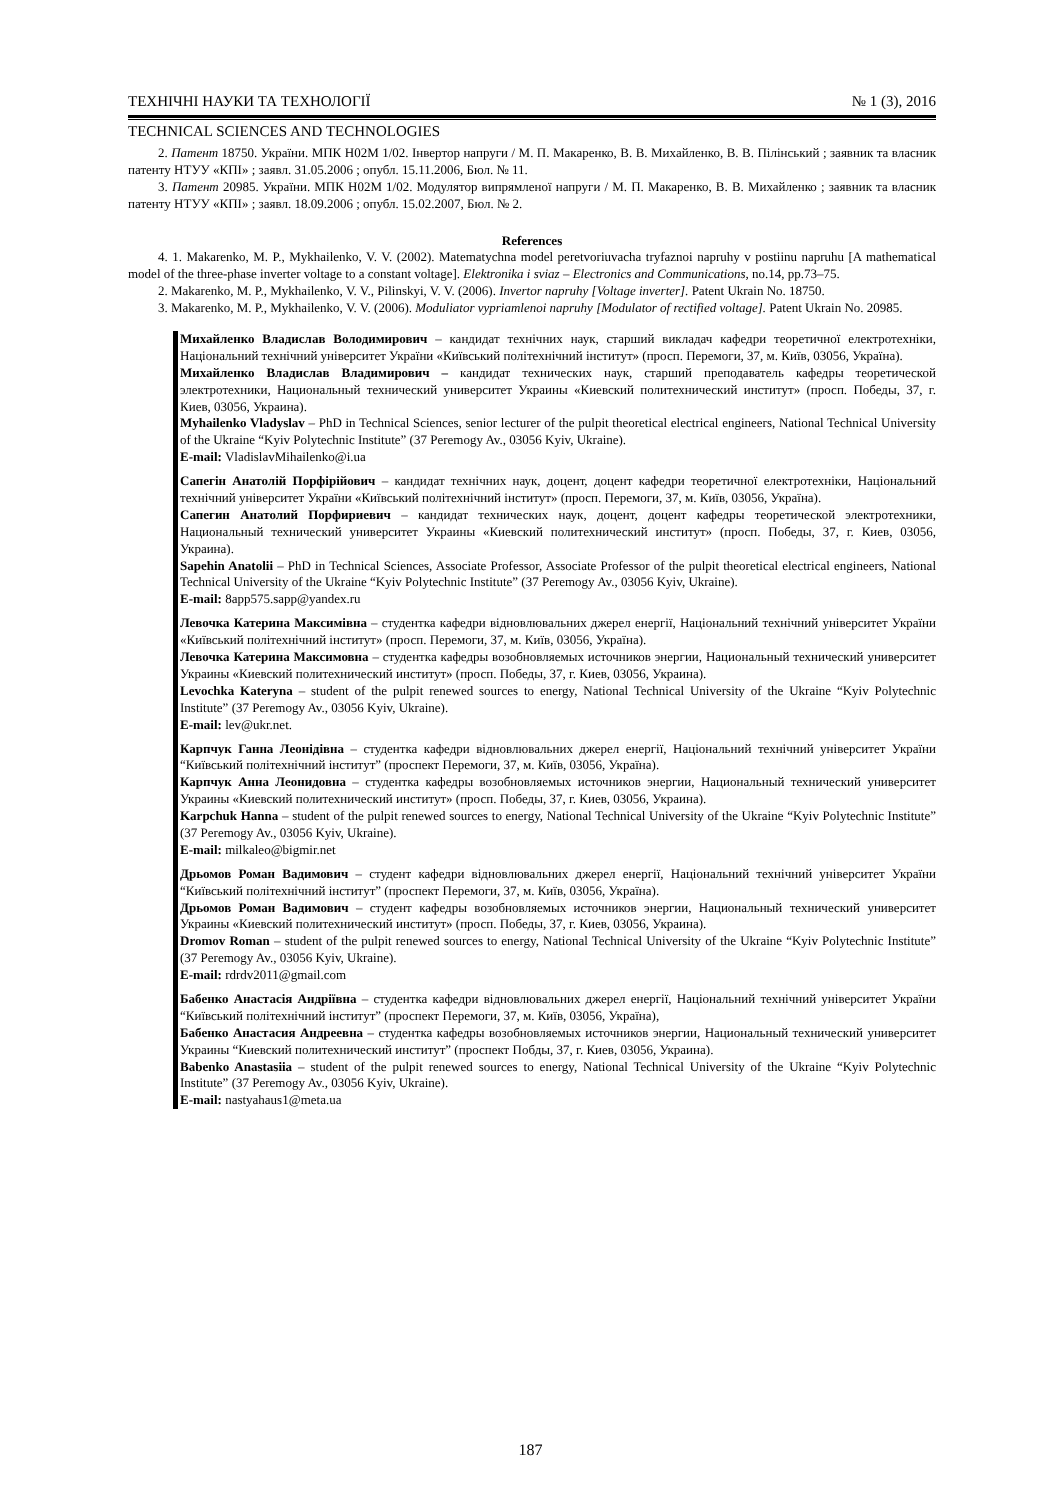ТЕХНІЧНІ НАУКИ ТА ТЕХНОЛОГІЇ № 1 (3), 2016
TECHNICAL SCIENCES AND TECHNOLOGIES
2. Патент 18750. України. МПК H02M 1/02. Інвертор напруги / М. П. Макаренко, В. В. Михайленко, В. В. Пілінський ; заявник та власник патенту НТУУ «КПІ» ; заявл. 31.05.2006 ; опубл. 15.11.2006, Бюл. № 11.
3. Патент 20985. України. МПК H02M 1/02. Модулятор випрямленої напруги / М. П. Макаренко, В. В. Михайленко ; заявник та власник патенту НТУУ «КПІ» ; заявл. 18.09.2006 ; опубл. 15.02.2007, Бюл. № 2.
References
4. 1. Makarenko, M. P., Mykhailenko, V. V. (2002). Matematychna model peretvoriuvacha tryfaznoi napruhy v postiinu napruhu [A mathematical model of the three-phase inverter voltage to a constant voltage]. Elektronika i sviaz – Electronics and Communications, no.14, pp.73–75.
2. Makarenko, M. P., Mykhailenko, V. V., Pilinskyi, V. V. (2006). Invertor napruhy [Voltage inverter]. Patent Ukrain No. 18750.
3. Makarenko, M. P., Mykhailenko, V. V. (2006). Moduliator vypriamlenoi napruhy [Modulator of rectified voltage]. Patent Ukrain No. 20985.
Михайленко Владислав Володимирович – кандидат технічних наук, старший викладач кафедри теоретичної електротехніки, Національний технічний університет України «Київський політехнічний інститут» (просп. Перемоги, 37, м. Київ, 03056, Україна).
Михайленко Владислав Владимирович – кандидат технических наук, старший преподаватель кафедры теоретической электротехники, Национальный технический университет Украины «Киевский политехнический институт» (просп. Победы, 37, г. Киев, 03056, Украина).
Myhailenko Vladyslav – PhD in Technical Sciences, senior lecturer of the pulpit theoretical electrical engineers, National Technical University of the Ukraine “Kyiv Polytechnic Institute” (37 Peremogy Av., 03056 Kyiv, Ukraine).
E-mail: VladislavMihailenko@i.ua
Сапегін Анатолій Порфірійович – кандидат технічних наук, доцент, доцент кафедри теоретичної електротехніки, Національний технічний університет України «Київський політехнічний інститут» (просп. Перемоги, 37, м. Київ, 03056, Україна).
Сапегин Анатолий Порфириевич – кандидат технических наук, доцент, доцент кафедры теоретической электротехники, Национальный технический университет Украины «Киевский политехнический институт» (просп. Победы, 37, г. Киев, 03056, Украина).
Sapehin Anatolii – PhD in Technical Sciences, Associate Professor, Associate Professor of the pulpit theoretical electrical engineers, National Technical University of the Ukraine “Kyiv Polytechnic Institute” (37 Peremogy Av., 03056 Kyiv, Ukraine).
E-mail: 8app575.sapp@yandex.ru
Левочка Катерина Максимівна – студентка кафедри відновлювальних джерел енергії, Національний технічний університет України «Київський політехнічний інститут» (просп. Перемоги, 37, м. Київ, 03056, Україна).
Левочка Катерина Максимовна – студентка кафедры возобновляемых источников энергии, Национальный технический университет Украины «Киевский политехнический институт» (просп. Победы, 37, г. Киев, 03056, Украина).
Levochka Kateryna – student of the pulpit renewed sources to energy, National Technical University of the Ukraine “Kyiv Polytechnic Institute” (37 Peremogy Av., 03056 Kyiv, Ukraine).
E-mail: lev@ukr.net.
Карпчук Ганна Леонідівна – студентка кафедри відновлювальних джерел енергії, Національний технічний університет України “Київський політехнічний інститут” (проспект Перемоги, 37, м. Київ, 03056, Україна).
Карпчук Анна Леонидовна – студентка кафедры возобновляемых источников энергии, Национальный технический университет Украины «Киевский политехнический институт» (просп. Победы, 37, г. Киев, 03056, Украина).
Karpchuk Hanna – student of the pulpit renewed sources to energy, National Technical University of the Ukraine “Kyiv Polytechnic Institute” (37 Peremogy Av., 03056 Kyiv, Ukraine).
E-mail: milkaleo@bigmir.net
Дрьомов Роман Вадимович – студент кафедри відновлювальних джерел енергії, Національний технічний університет України “Київський політехнічний інститут” (проспект Перемоги, 37, м. Київ, 03056, Україна).
Дрьомов Роман Вадимович – студент кафедры возобновляемых источников энергии, Национальный технический университет Украины «Киевский политехнический институт» (просп. Победы, 37, г. Киев, 03056, Украина).
Dromov Roman – student of the pulpit renewed sources to energy, National Technical University of the Ukraine “Kyiv Polytechnic Institute” (37 Peremogy Av., 03056 Kyiv, Ukraine).
E-mail: rdrdv2011@gmail.com
Бабенко Анастасія Андріївна – студентка кафедри відновлювальних джерел енергії, Національний технічний університет України “Київський політехнічний інститут” (проспект Перемоги, 37, м. Київ, 03056, Україна),
Бабенко Анастасия Андреевна – студентка кафедры возобновляемых источников энергии, Национальный технический университет Украины “Киевский политехнический институт” (проспект Побды, 37, г. Киев, 03056, Украина).
Babenko Anastasiia – student of the pulpit renewed sources to energy, National Technical University of the Ukraine “Kyiv Polytechnic Institute” (37 Peremogy Av., 03056 Kyiv, Ukraine).
E-mail: nastyahaus1@meta.ua
187